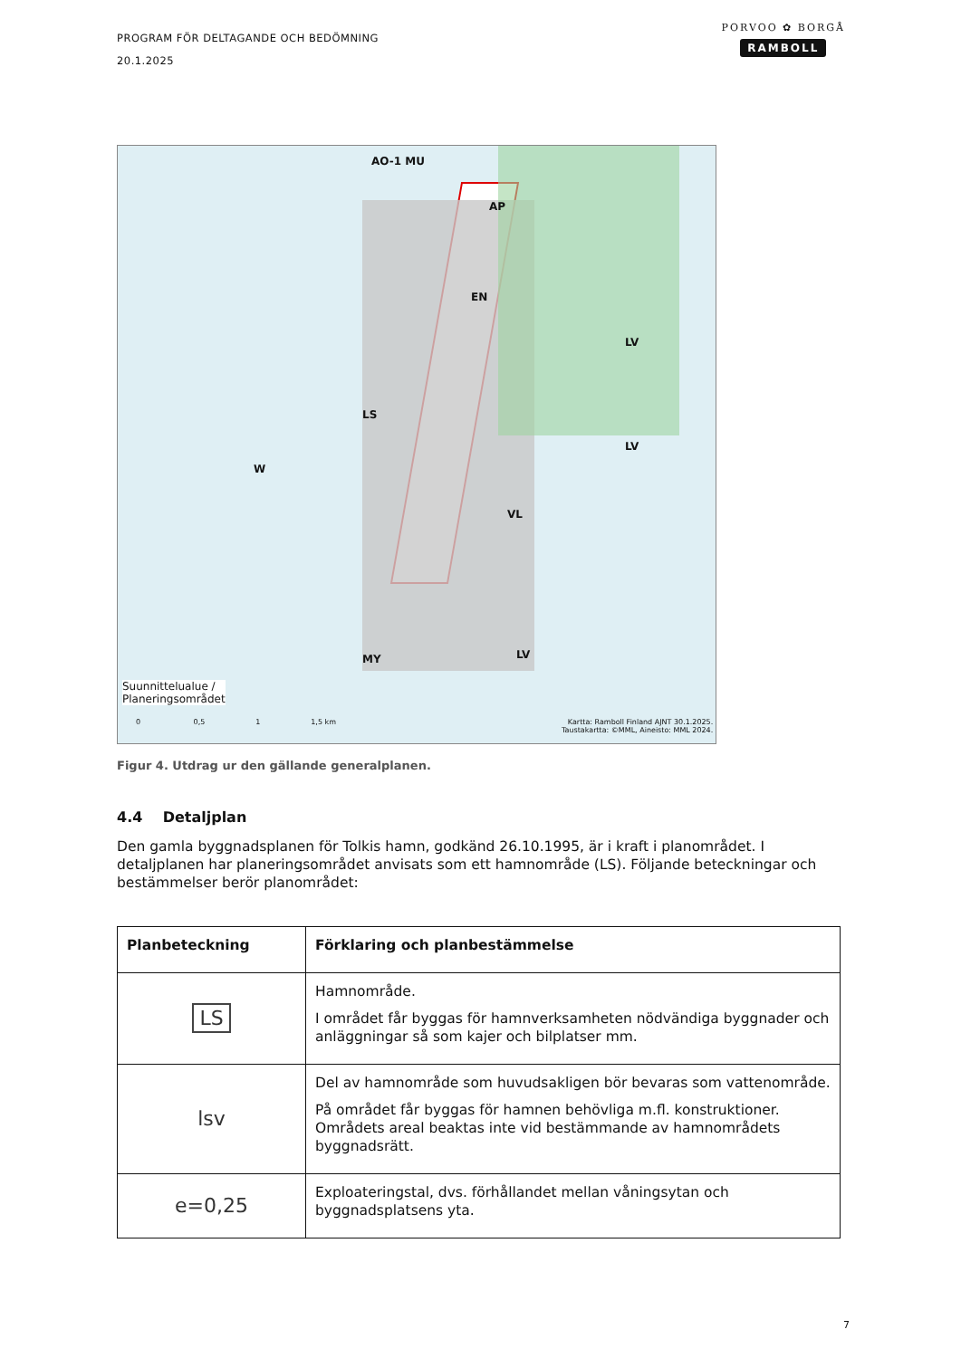PROGRAM FÖR DELTAGANDE OCH BEDÖMNING
20.1.2025
PORVOO ✿ BORGÅ
RAMBOLL
AO-1 MU
AP
EN
LV
W
LS
VL
MY LV
LV
Suunnittelualue /
Planeringsområdet
0 0,5 1 1,5 km Kartta: Ramboll Finland AJNT 30.1.2025.
Taustakartta: ©MML, Aineisto: MML 2024.
Figur 4. Utdrag ur den gällande generalplanen.
4.4 Detaljplan
Den gamla byggnadsplanen för Tolkis hamn, godkänd 26.10.1995, är i kraft i planområdet. I detaljplanen har planeringsområdet anvisats som ett hamnområde (LS). Följande beteckningar och bestämmelser berör planområdet:
| Planbeteckning | Förklaring och planbestämmelse |
| --- | --- |
| LS | Hamnområde. I området får byggas för hamnverksamheten nödvändiga byggnader och anläggningar så som kajer och bilplatser mm. |
| lsv | Del av hamnområde som huvudsakligen bör bevaras som vattenområde. På området får byggas för hamnen behövliga m.fl. konstruktioner. Områdets areal beaktas inte vid bestämmande av hamnområdets byggnadsrätt. |
| e=0,25 | Exploateringstal, dvs. förhållandet mellan våningsytan och byggnadsplatsens yta. |
7